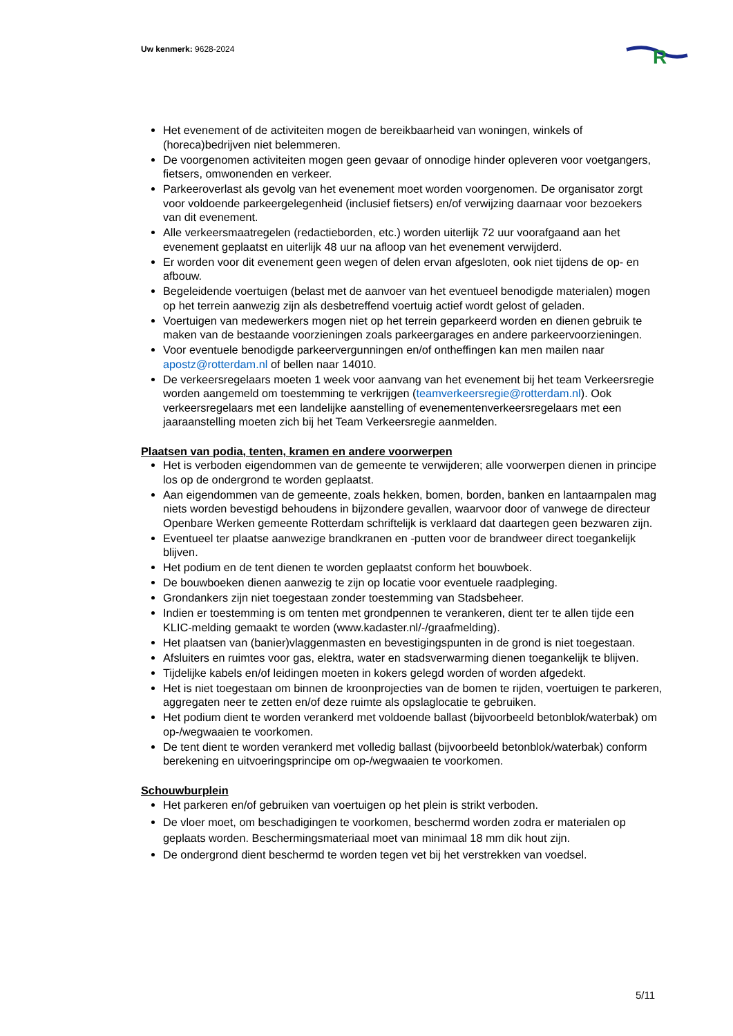Uw kenmerk: 9628-2024
R
Het evenement of de activiteiten mogen de bereikbaarheid van woningen, winkels of (horeca)bedrijven niet belemmeren.
De voorgenomen activiteiten mogen geen gevaar of onnodige hinder opleveren voor voetgangers, fietsers, omwonenden en verkeer.
Parkeeroverlast als gevolg van het evenement moet worden voorgenomen. De organisator zorgt voor voldoende parkeergelegenheid (inclusief fietsers) en/of verwijzing daarnaar voor bezoekers van dit evenement.
Alle verkeersmaatregelen (redactieborden, etc.) worden uiterlijk 72 uur voorafgaand aan het evenement geplaatst en uiterlijk 48 uur na afloop van het evenement verwijderd.
Er worden voor dit evenement geen wegen of delen ervan afgesloten, ook niet tijdens de op- en afbouw.
Begeleidende voertuigen (belast met de aanvoer van het eventueel benodigde materialen) mogen op het terrein aanwezig zijn als desbetreffend voertuig actief wordt gelost of geladen.
Voertuigen van medewerkers mogen niet op het terrein geparkeerd worden en dienen gebruik te maken van de bestaande voorzieningen zoals parkeergarages en andere parkeervoorzieningen.
Voor eventuele benodigde parkeervergunningen en/of ontheffingen kan men mailen naar apostz@rotterdam.nl of bellen naar 14010.
De verkeersregelaars moeten 1 week voor aanvang van het evenement bij het team Verkeersregie worden aangemeld om toestemming te verkrijgen (teamverkeersregie@rotterdam.nl). Ook verkeersregelaars met een landelijke aanstelling of evenementenverkeersregelaars met een jaaraanstelling moeten zich bij het Team Verkeersregie aanmelden.
Plaatsen van podia, tenten, kramen en andere voorwerpen
Het is verboden eigendommen van de gemeente te verwijderen; alle voorwerpen dienen in principe los op de ondergrond te worden geplaatst.
Aan eigendommen van de gemeente, zoals hekken, bomen, borden, banken en lantaarnpalen mag niets worden bevestigd behoudens in bijzondere gevallen, waarvoor door of vanwege de directeur Openbare Werken gemeente Rotterdam schriftelijk is verklaard dat daartegen geen bezwaren zijn.
Eventueel ter plaatse aanwezige brandkranen en -putten voor de brandweer direct toegankelijk blijven.
Het podium en de tent dienen te worden geplaatst conform het bouwboek.
De bouwboeken dienen aanwezig te zijn op locatie voor eventuele raadpleging.
Grondankers zijn niet toegestaan zonder toestemming van Stadsbeheer.
Indien er toestemming is om tenten met grondpennen te verankeren, dient ter te allen tijde een KLIC-melding gemaakt te worden (www.kadaster.nl/-/graafmelding).
Het plaatsen van (banier)vlaggenmasten en bevestigingspunten in de grond is niet toegestaan.
Afsluiters en ruimtes voor gas, elektra, water en stadsverwarming dienen toegankelijk te blijven.
Tijdelijke kabels en/of leidingen moeten in kokers gelegd worden of worden afgedekt.
Het is niet toegestaan om binnen de kroonprojecties van de bomen te rijden, voertuigen te parkeren, aggregaten neer te zetten en/of deze ruimte als opslaglocatie te gebruiken.
Het podium dient te worden verankerd met voldoende ballast (bijvoorbeeld betonblok/waterbak) om op-/wegwaaien te voorkomen.
De tent dient te worden verankerd met volledig ballast (bijvoorbeeld betonblok/waterbak) conform berekening en uitvoeringsprincipe om op-/wegwaaien te voorkomen.
Schouwburplein
Het parkeren en/of gebruiken van voertuigen op het plein is strikt verboden.
De vloer moet, om beschadigingen te voorkomen, beschermd worden zodra er materialen op geplaats worden. Beschermingsmateriaal moet van minimaal 18 mm dik hout zijn.
De ondergrond dient beschermd te worden tegen vet bij het verstrekken van voedsel.
5/11